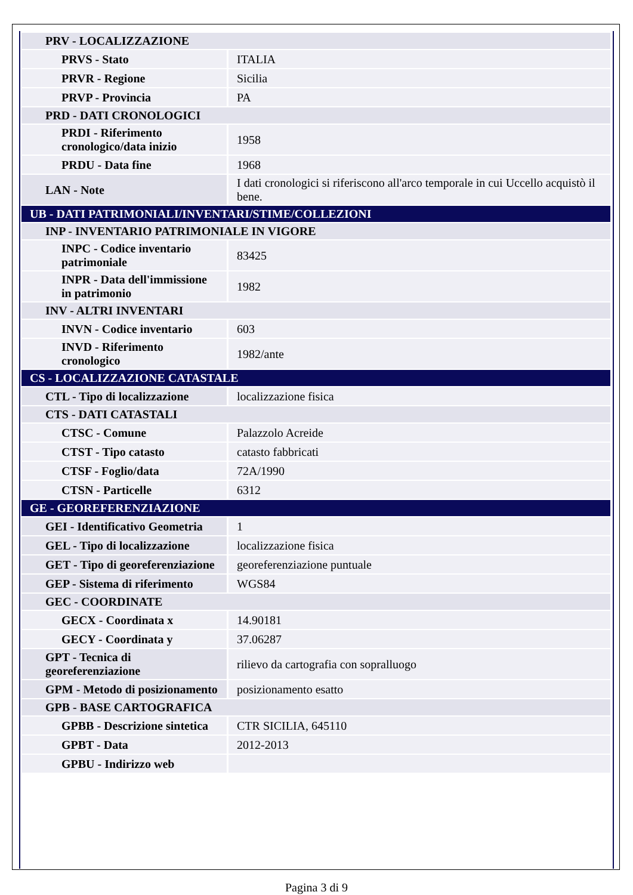| PRV - LOCALIZZAZIONE | |
| PRVS - Stato | ITALIA |
| PRVR - Regione | Sicilia |
| PRVP - Provincia | PA |
| PRD - DATI CRONOLOGICI | |
| PRDI - Riferimento cronologico/data inizio | 1958 |
| PRDU - Data fine | 1968 |
| LAN - Note | I dati cronologici si riferiscono all'arco temporale in cui Uccello acquistò il bene. |
| UB - DATI PATRIMONIALI/INVENTARI/STIME/COLLEZIONI | |
| INP - INVENTARIO PATRIMONIALE IN VIGORE | |
| INPC - Codice inventario patrimoniale | 83425 |
| INPR - Data dell'immissione in patrimonio | 1982 |
| INV - ALTRI INVENTARI | |
| INVN - Codice inventario | 603 |
| INVD - Riferimento cronologico | 1982/ante |
| CS - LOCALIZZAZIONE CATASTALE | |
| CTL - Tipo di localizzazione | localizzazione fisica |
| CTS - DATI CATASTALI | |
| CTSC - Comune | Palazzolo Acreide |
| CTST - Tipo catasto | catasto fabbricati |
| CTSF - Foglio/data | 72A/1990 |
| CTSN - Particelle | 6312 |
| GE - GEOREFERENZIAZIONE | |
| GEI - Identificativo Geometria | 1 |
| GEL - Tipo di localizzazione | localizzazione fisica |
| GET - Tipo di georeferenziazione | georeferenziazione puntuale |
| GEP - Sistema di riferimento | WGS84 |
| GEC - COORDINATE | |
| GECX - Coordinata x | 14.90181 |
| GECY - Coordinata y | 37.06287 |
| GPT - Tecnica di georeferenziazione | rilievo da cartografia con sopralluogo |
| GPM - Metodo di posizionamento | posizionamento esatto |
| GPB - BASE CARTOGRAFICA | |
| GPBB - Descrizione sintetica | CTR SICILIA, 645110 |
| GPBT - Data | 2012-2013 |
| GPBU - Indirizzo web | |
Pagina 3 di 9